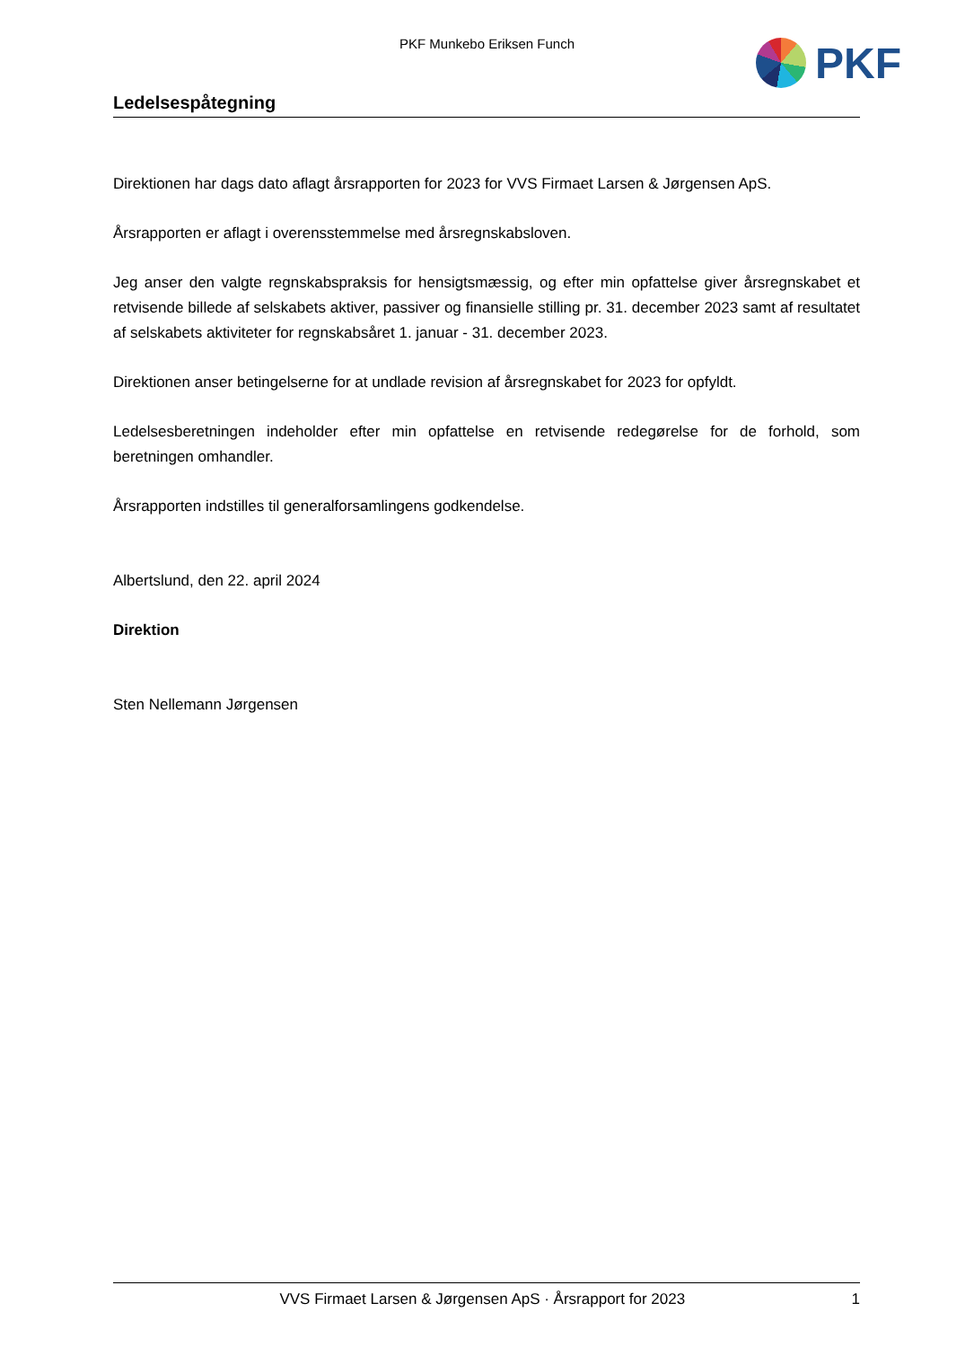PKF Munkebo Eriksen Funch PKF
Ledelsespåtegning
Direktionen har dags dato aflagt årsrapporten for 2023 for VVS Firmaet Larsen & Jørgensen ApS.
Årsrapporten er aflagt i overensstemmelse med årsregnskabsloven.
Jeg anser den valgte regnskabspraksis for hensigtsmæssig, og efter min opfattelse giver årsregnskabet et retvisende billede af selskabets aktiver, passiver og finansielle stilling pr. 31. december 2023 samt af resultatet af selskabets aktiviteter for regnskabsåret 1. januar - 31. december 2023.
Direktionen anser betingelserne for at undlade revision af årsregnskabet for 2023 for opfyldt.
Ledelsesberetningen indeholder efter min opfattelse en retvisende redegørelse for de forhold, som beretningen omhandler.
Årsrapporten indstilles til generalforsamlingens godkendelse.
Albertslund, den 22. april 2024
Direktion
Sten Nellemann Jørgensen
VVS Firmaet Larsen & Jørgensen ApS · Årsrapport for 2023 1